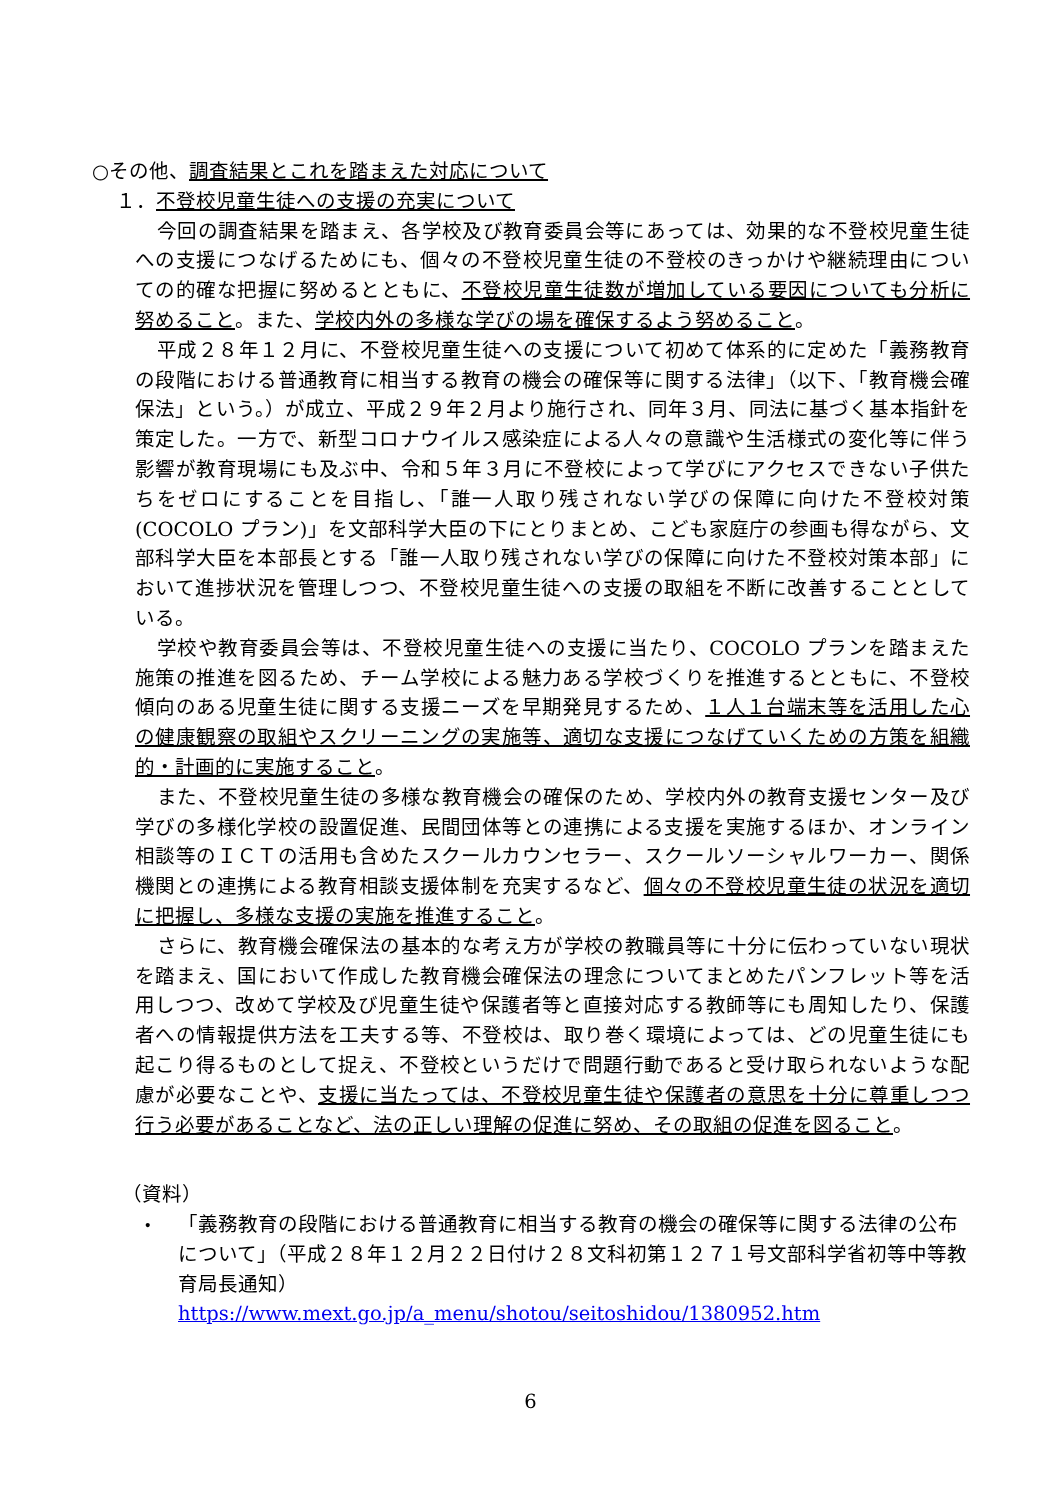○その他、調査結果とこれを踏まえた対応について
１．不登校児童生徒への支援の充実について
今回の調査結果を踏まえ、各学校及び教育委員会等にあっては、効果的な不登校児童生徒への支援につなげるためにも、個々の不登校児童生徒の不登校のきっかけや継続理由についての的確な把握に努めるとともに、不登校児童生徒数が増加している要因についても分析に努めること。また、学校内外の多様な学びの場を確保するよう努めること。
平成２８年１２月に、不登校児童生徒への支援について初めて体系的に定めた「義務教育の段階における普通教育に相当する教育の機会の確保等に関する法律」（以下、「教育機会確保法」という。）が成立、平成２９年２月より施行され、同年３月、同法に基づく基本指針を策定した。一方で、新型コロナウイルス感染症による人々の意識や生活様式の変化等に伴う影響が教育現場にも及ぶ中、令和５年３月に不登校によって学びにアクセスできない子供たちをゼロにすることを目指し、「誰一人取り残されない学びの保障に向けた不登校対策　(COCOLO プラン)」を文部科学大臣の下にとりまとめ、こども家庭庁の参画も得ながら、文部科学大臣を本部長とする「誰一人取り残されない学びの保障に向けた不登校対策本部」において進捗状況を管理しつつ、不登校児童生徒への支援の取組を不断に改善することとしている。
学校や教育委員会等は、不登校児童生徒への支援に当たり、COCOLO プランを踏まえた施策の推進を図るため、チーム学校による魅力ある学校づくりを推進するとともに、不登校傾向のある児童生徒に関する支援ニーズを早期発見するため、１人１台端末等を活用した心の健康観察の取組やスクリーニングの実施等、適切な支援につなげていくための方策を組織的・計画的に実施すること。
また、不登校児童生徒の多様な教育機会の確保のため、学校内外の教育支援センター及び学びの多様化学校の設置促進、民間団体等との連携による支援を実施するほか、オンライン相談等のＩＣＴの活用も含めたスクールカウンセラー、スクールソーシャルワーカー、関係機関との連携による教育相談支援体制を充実するなど、個々の不登校児童生徒の状況を適切に把握し、多様な支援の実施を推進すること。
さらに、教育機会確保法の基本的な考え方が学校の教職員等に十分に伝わっていない現状を踏まえ、国において作成した教育機会確保法の理念についてまとめたパンフレット等を活用しつつ、改めて学校及び児童生徒や保護者等と直接対応する教師等にも周知したり、保護者への情報提供方法を工夫する等、不登校は、取り巻く環境によっては、どの児童生徒にも起こり得るものとして捉え、不登校というだけで問題行動であると受け取られないような配慮が必要なことや、支援に当たっては、不登校児童生徒や保護者の意思を十分に尊重しつつ行う必要があることなど、法の正しい理解の促進に努め、その取組の促進を図ること。
（資料）
・
「義務教育の段階における普通教育に相当する教育の機会の確保等に関する法律の公布について」（平成２８年１２月２２日付け２８文科初第１２７１号文部科学省初等中等教育局長通知）
https://www.mext.go.jp/a_menu/shotou/seitoshidou/1380952.htm
6